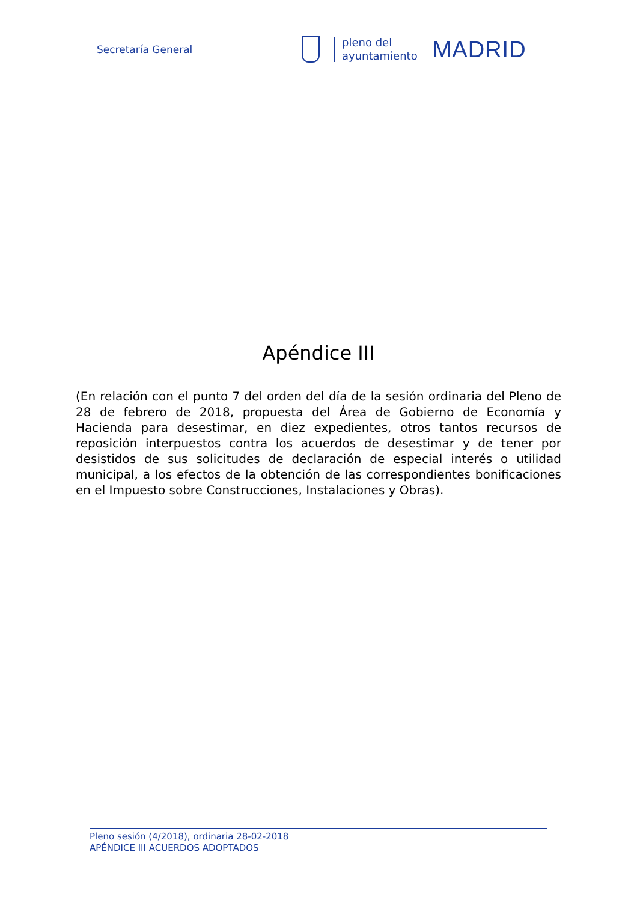Secretaría General
pleno del
ayuntamiento
MADRID
Apéndice III
(En relación con el punto 7 del orden del día de la sesión ordinaria del Pleno de 28 de febrero de 2018, propuesta del Área de Gobierno de Economía y Hacienda para desestimar, en diez expedientes, otros tantos recursos de reposición interpuestos contra los acuerdos de desestimar y de tener por desistidos de sus solicitudes de declaración de especial interés o utilidad municipal, a los efectos de la obtención de las correspondientes bonificaciones en el Impuesto sobre Construcciones, Instalaciones y Obras).
Pleno sesión (4/2018), ordinaria 28-02-2018
APÉNDICE III ACUERDOS ADOPTADOS